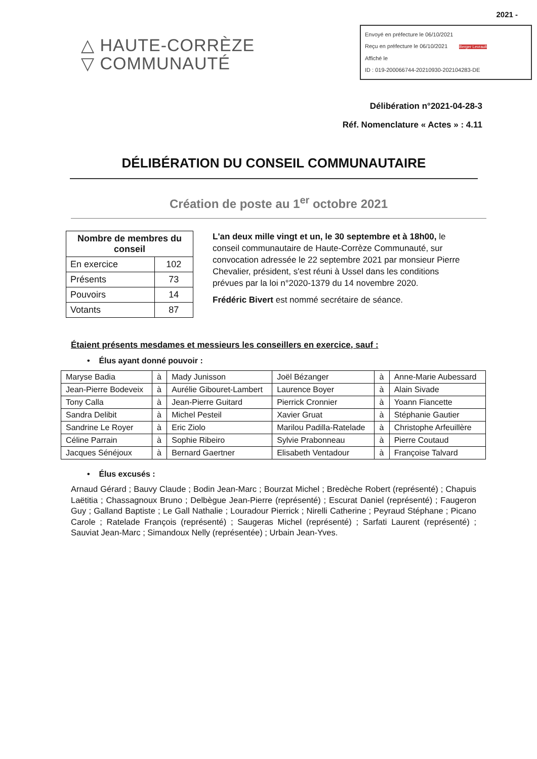2021 -
△ HAUTE-CORRÈZE
▽ COMMUNAUTÉ
Envoyé en préfecture le 06/10/2021
Reçu en préfecture le 06/10/2021 Berger Levrault
Affiché le
ID : 019-200066744-20210930-202104283-DE
Délibération n°2021-04-28-3
Réf. Nomenclature « Actes » : 4.11
DÉLIBÉRATION DU CONSEIL COMMUNAUTAIRE
Création de poste au 1<sup>er</sup> octobre 2021
| Nombre de membres du conseil | |
| --- | --- |
| En exercice | 102 |
| Présents | 73 |
| Pouvoirs | 14 |
| Votants | 87 |
L'an deux mille vingt et un, le 30 septembre et à 18h00, le conseil communautaire de Haute-Corrèze Communauté, sur convocation adressée le 22 septembre 2021 par monsieur Pierre Chevalier, président, s'est réuni à Ussel dans les conditions prévues par la loi n°2020-1379 du 14 novembre 2020.
Frédéric Bivert est nommé secrétaire de séance.
Étaient présents mesdames et messieurs les conseillers en exercice, sauf :
• Élus ayant donné pouvoir :
| Maryse Badia | à | Mady Junisson | Joël Bézanger | à | Anne-Marie Aubessard |
| Jean-Pierre Bodeveix | à | Aurélie Gibouret-Lambert | Laurence Boyer | à | Alain Sivade |
| Tony Calla | à | Jean-Pierre Guitard | Pierrick Cronnier | à | Yoann Fiancette |
| Sandra Delibit | à | Michel Pesteil | Xavier Gruat | à | Stéphanie Gautier |
| Sandrine Le Royer | à | Eric Ziolo | Marilou Padilla-Ratelade | à | Christophe Arfeuillère |
| Céline Parrain | à | Sophie Ribeiro | Sylvie Prabonneau | à | Pierre Coutaud |
| Jacques Sénéjoux | à | Bernard Gaertner | Elisabeth Ventadour | à | Françoise Talvard |
• Élus excusés :
Arnaud Gérard ; Bauvy Claude ; Bodin Jean-Marc ; Bourzat Michel ; Bredèche Robert (représenté) ; Chapuis Laëtitia ; Chassagnoux Bruno ; Delbègue Jean-Pierre (représenté) ; Escurat Daniel (représenté) ; Faugeron Guy ; Galland Baptiste ; Le Gall Nathalie ; Louradour Pierrick ; Nirelli Catherine ; Peyraud Stéphane ; Picano Carole ; Ratelade François (représenté) ; Saugeras Michel (représenté) ; Sarfati Laurent (représenté) ; Sauviat Jean-Marc ; Simandoux Nelly (représentée) ; Urbain Jean-Yves.